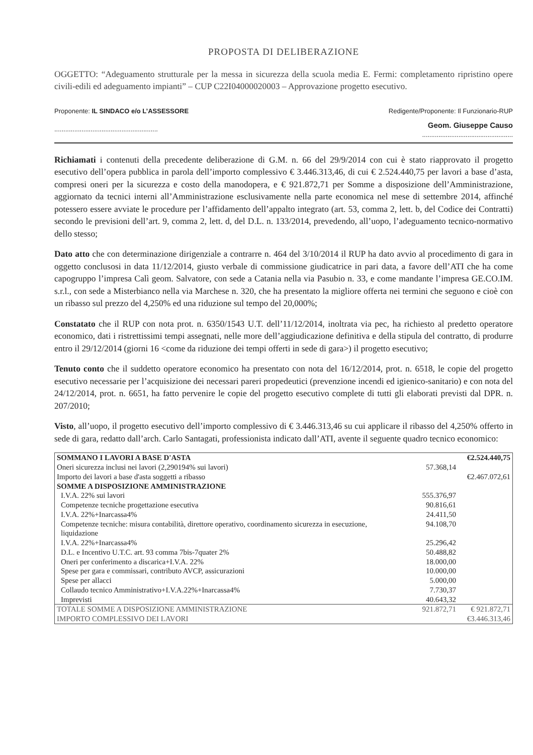PROPOSTA DI DELIBERAZIONE
OGGETTO: “Adeguamento strutturale per la messa in sicurezza della scuola media E. Fermi: completamento ripristino opere civili-edili ed adeguamento impianti” – CUP C22I04000020003 – Approvazione progetto esecutivo.
Proponente: IL SINDACO e/o L’ASSESSORE
.........................................................
Redigente/Proponente: Il Funzionario-RUP
Geom. Giuseppe Causo..................................................
Richiamati i contenuti della precedente deliberazione di G.M. n. 66 del 29/9/2014 con cui è stato riapprovato il progetto esecutivo dell’opera pubblica in parola dell’importo complessivo € 3.446.313,46, di cui € 2.524.440,75 per lavori a base d’asta, compresi oneri per la sicurezza e costo della manodopera, e € 921.872,71 per Somme a disposizione dell’Amministrazione, aggiornato da tecnici interni all’Amministrazione esclusivamente nella parte economica nel mese di settembre 2014, affinché potessero essere avviate le procedure per l’affidamento dell’appalto integrato (art. 53, comma 2, lett. b, del Codice dei Contratti) secondo le previsioni dell’art. 9, comma 2, lett. d, del D.L. n. 133/2014, prevedendo, all’uopo, l’adeguamento tecnico-normativo dello stesso;
Dato atto che con determinazione dirigenziale a contrarre n. 464 del 3/10/2014 il RUP ha dato avvio al procedimento di gara in oggetto conclusosi in data 11/12/2014, giusto verbale di commissione giudicatrice in pari data, a favore dell’ATI che ha come capogruppo l’impresa Calì geom. Salvatore, con sede a Catania nella via Pasubio n. 33, e come mandante l’impresa GE.CO.IM. s.r.l., con sede a Misterbianco nella via Marchese n. 320, che ha presentato la migliore offerta nei termini che seguono e cioè con un ribasso sul prezzo del 4,250% ed una riduzione sul tempo del 20,000%;
Constatato che il RUP con nota prot. n. 6350/1543 U.T. dell’11/12/2014, inoltrata via pec, ha richiesto al predetto operatore economico, dati i ristrettissimi tempi assegnati, nelle more dell’aggiudicazione definitiva e della stipula del contratto, di produrre entro il 29/12/2014 (giorni 16 <come da riduzione dei tempi offerti in sede di gara>) il progetto esecutivo;
Tenuto conto che il suddetto operatore economico ha presentato con nota del 16/12/2014, prot. n. 6518, le copie del progetto esecutivo necessarie per l’acquisizione dei necessari pareri propedeutici (prevenzione incendi ed igienico-sanitario) e con nota del 24/12/2014, prot. n. 6651, ha fatto pervenire le copie del progetto esecutivo complete di tutti gli elaborati previsti dal DPR. n. 207/2010;
Visto, all’uopo, il progetto esecutivo dell’importo complessivo di € 3.446.313,46 su cui applicare il ribasso del 4,250% offerto in sede di gara, redatto dall’arch. Carlo Santagati, professionista indicato dall’ATI, avente il seguente quadro tecnico economico:
| SOMMANO I LAVORI A BASE D'ASTA | | €2.524.440,75 |
| Oneri sicurezza inclusi nei lavori (2,290194% sui lavori) | 57.368,14 | |
| Importo dei lavori a base d'asta soggetti a ribasso | | €2.467.072,61 |
| SOMME A DISPOSIZIONE AMMINISTRAZIONE | | |
| I.V.A. 22% sui lavori | 555.376,97 | |
| Competenze tecniche progettazione esecutiva | 90.816,61 | |
| I.V.A. 22%+Inarcassa4% | 24.411,50 | |
| Competenze tecniche: misura contabilità, direttore operativo, coordinamento sicurezza in esecuzione, liquidazione | 94.108,70 | |
| I.V.A. 22%+Inarcassa4% | 25.296,42 | |
| D.L. e Incentivo U.T.C. art. 93 comma 7bis-7quater 2% | 50.488,82 | |
| Oneri per conferimento a discarica+I.V.A. 22% | 18.000,00 | |
| Spese per gara e commissari, contributo AVCP, assicurazioni | 10.000,00 | |
| Spese per allacci | 5.000,00 | |
| Collaudo tecnico Amministrativo+I.V.A.22%+Inarcassa4% | 7.730,37 | |
| Imprevisti | 40.643,32 | |
| TOTALE SOMME A DISPOSIZIONE AMMINISTRAZIONE | 921.872,71 | € 921.872,71 |
| IMPORTO COMPLESSIVO DEI LAVORI | | €3.446.313,46 |